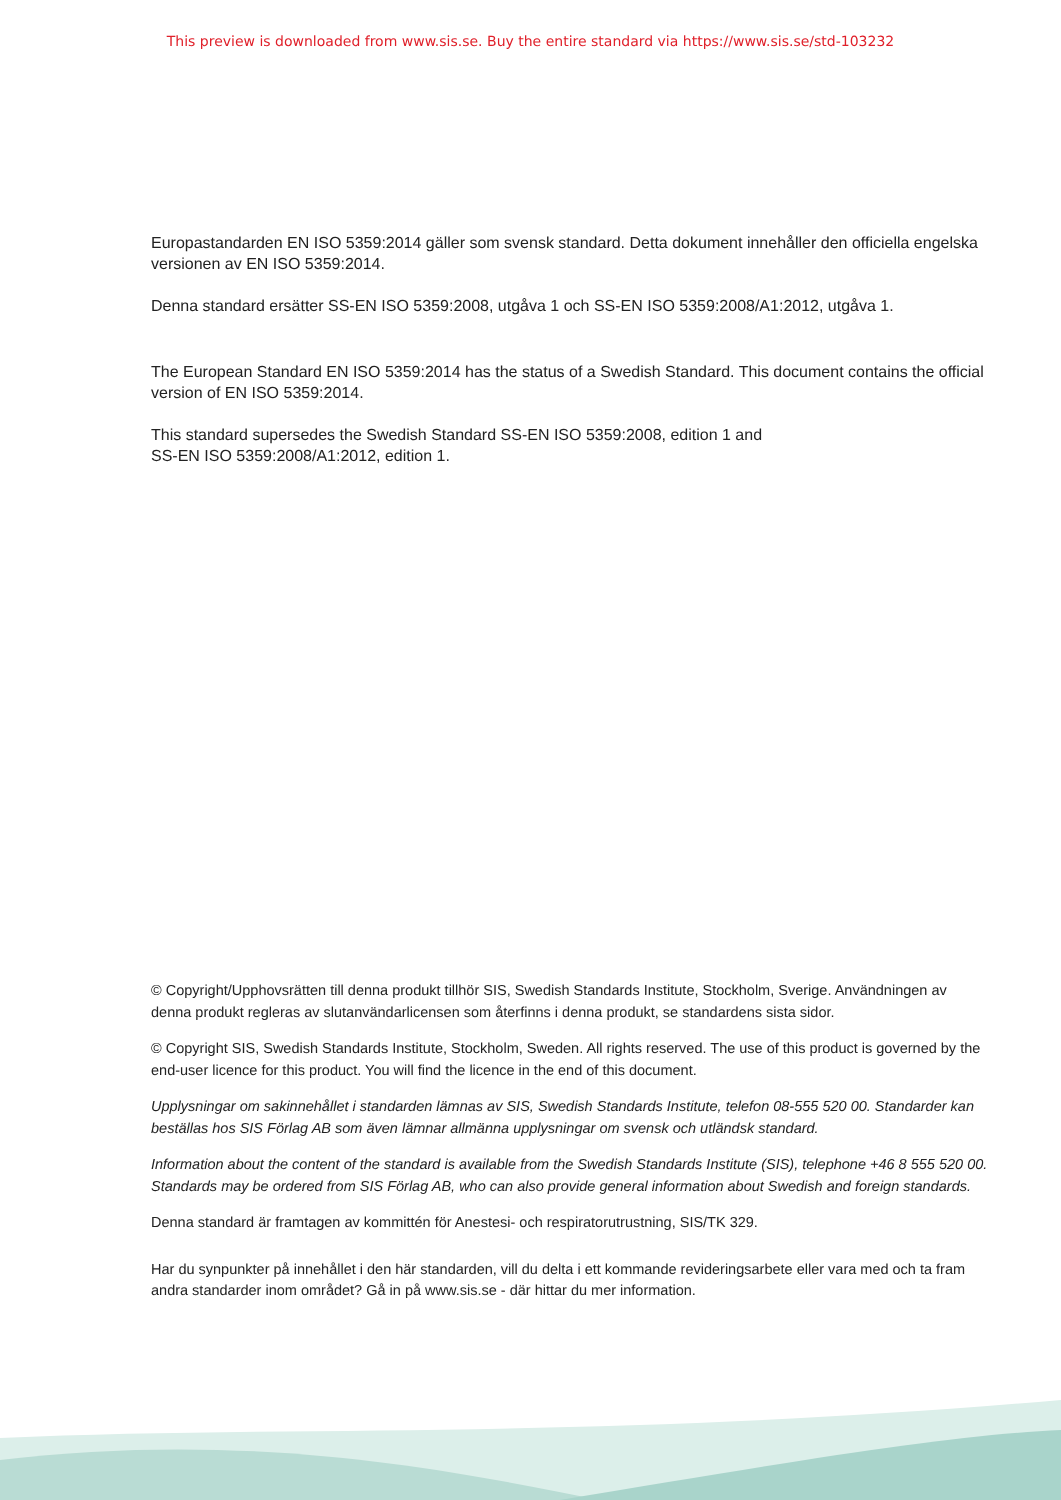This preview is downloaded from www.sis.se. Buy the entire standard via https://www.sis.se/std-103232
Europastandarden EN ISO 5359:2014 gäller som svensk standard. Detta dokument innehåller den officiella engelska versionen av EN ISO 5359:2014.
Denna standard ersätter SS-EN ISO 5359:2008, utgåva 1 och SS-EN ISO 5359:2008/A1:2012, utgåva 1.
The European Standard EN ISO 5359:2014 has the status of a Swedish Standard. This document contains the official version of EN ISO 5359:2014.
This standard supersedes the Swedish Standard SS-EN ISO 5359:2008, edition 1 and
SS-EN ISO 5359:2008/A1:2012, edition 1.
© Copyright/Upphovsrätten till denna produkt tillhör SIS, Swedish Standards Institute, Stockholm, Sverige. Användningen av denna produkt regleras av slutanvändarlicensen som återfinns i denna produkt, se standardens sista sidor.
© Copyright SIS, Swedish Standards Institute, Stockholm, Sweden. All rights reserved. The use of this product is governed by the end-user licence for this product. You will find the licence in the end of this document.
Upplysningar om sakinnehållet i standarden lämnas av SIS, Swedish Standards Institute, telefon 08-555 520 00. Standarder kan beställas hos SIS Förlag AB som även lämnar allmänna upplysningar om svensk och utländsk standard.
Information about the content of the standard is available from the Swedish Standards Institute (SIS), telephone +46 8 555 520 00. Standards may be ordered from SIS Förlag AB, who can also provide general information about Swedish and foreign standards.
Denna standard är framtagen av kommittén för Anestesi- och respiratorutrustning, SIS/TK 329.
Har du synpunkter på innehållet i den här standarden, vill du delta i ett kommande revideringsarbete eller vara med och ta fram andra standarder inom området? Gå in på www.sis.se - där hittar du mer information.